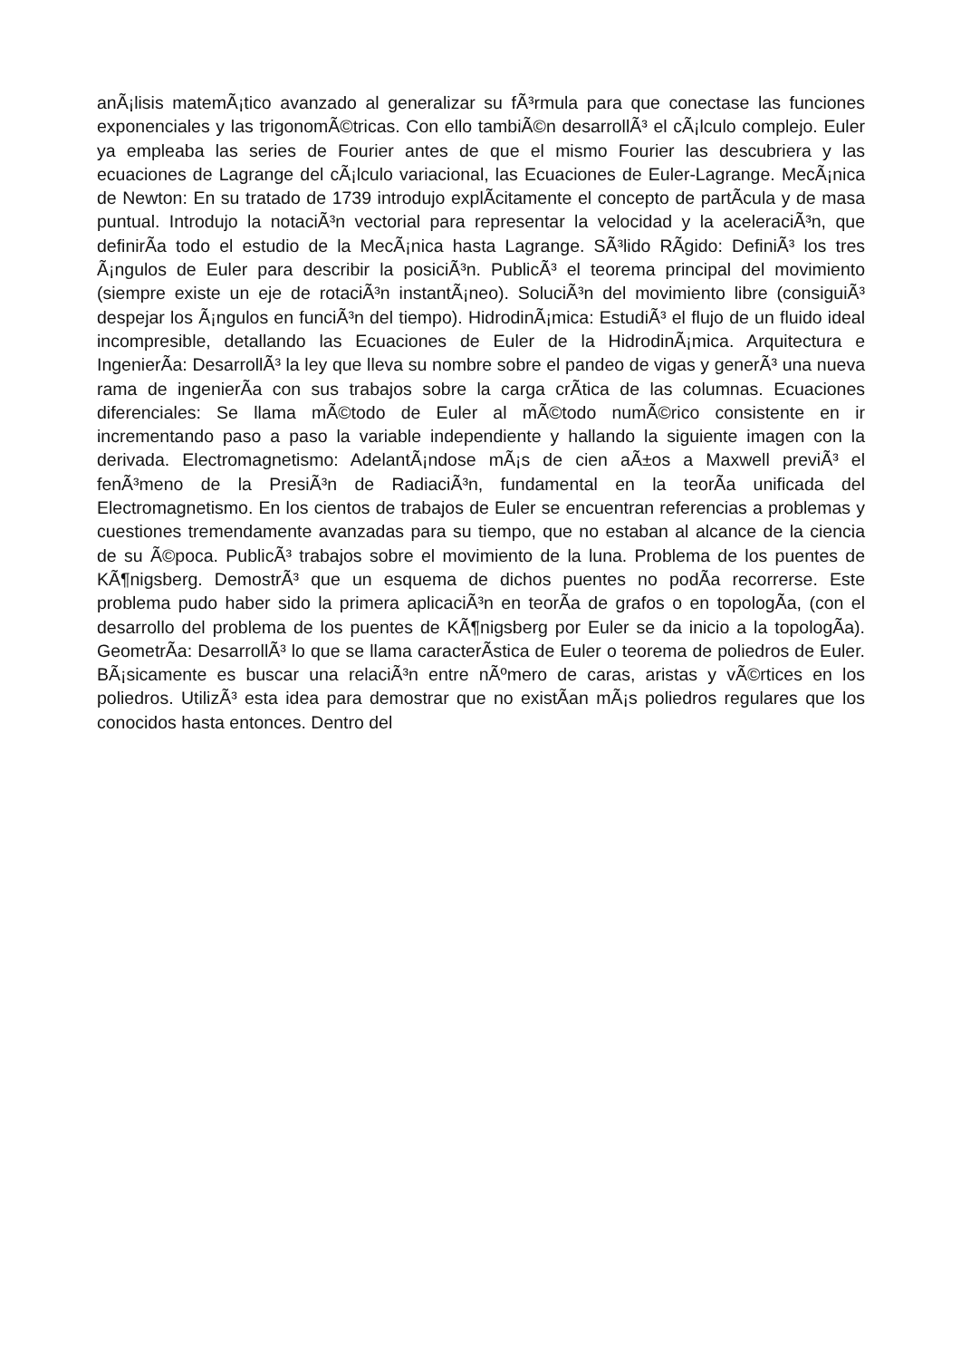anÃ¡lisis matemÃ¡tico avanzado al generalizar su fÃ³rmula para que conectase las funciones exponenciales y las trigonomÃ©tricas. Con ello tambiÃ©n desarrollÃ³ el cÃ¡lculo complejo. Euler ya empleaba las series de Fourier antes de que el mismo Fourier las descubriera y las ecuaciones de Lagrange del cÃ¡lculo variacional, las Ecuaciones de Euler-Lagrange. MecÃ¡nica de Newton: En su tratado de 1739 introdujo explÃ­citamente el concepto de partÃ­cula y de masa puntual. Introdujo la notaciÃ³n vectorial para representar la velocidad y la aceleraciÃ³n, que definirÃ­a todo el estudio de la MecÃ¡nica hasta Lagrange. SÃ³lido RÃ­gido: DefiniÃ³ los tres Ã¡ngulos de Euler para describir la posiciÃ³n. PublicÃ³ el teorema principal del movimiento (siempre existe un eje de rotaciÃ³n instantÃ¡neo). SoluciÃ³n del movimiento libre (consiguiÃ³ despejar los Ã¡ngulos en funciÃ³n del tiempo). HidrodinÃ¡mica: EstudiÃ³ el flujo de un fluido ideal incompresible, detallando las Ecuaciones de Euler de la HidrodinÃ¡mica. Arquitectura e IngenierÃ­a: DesarrollÃ³ la ley que lleva su nombre sobre el pandeo de vigas y generÃ³ una nueva rama de ingenierÃ­a con sus trabajos sobre la carga crÃ­tica de las columnas. Ecuaciones diferenciales: Se llama mÃ©todo de Euler al mÃ©todo numÃ©rico consistente en ir incrementando paso a paso la variable independiente y hallando la siguiente imagen con la derivada. Electromagnetismo: AdelantÃ¡ndose mÃ¡s de cien aÃ±os a Maxwell previÃ³ el fenÃ³meno de la PresiÃ³n de RadiaciÃ³n, fundamental en la teorÃ­a unificada del Electromagnetismo. En los cientos de trabajos de Euler se encuentran referencias a problemas y cuestiones tremendamente avanzadas para su tiempo, que no estaban al alcance de la ciencia de su Ã©poca. PublicÃ³ trabajos sobre el movimiento de la luna. Problema de los puentes de KÃ¶nigsberg. DemostrÃ³ que un esquema de dichos puentes no podÃ­a recorrerse. Este problema pudo haber sido la primera aplicaciÃ³n en teorÃ­a de grafos o en topologÃ­a, (con el desarrollo del problema de los puentes de KÃ¶nigsberg por Euler se da inicio a la topologÃ­a). GeometrÃ­a: DesarrollÃ³ lo que se llama caracterÃ­stica de Euler o teorema de poliedros de Euler. BÃ¡sicamente es buscar una relaciÃ³n entre nÃºmero de caras, aristas y vÃ©rtices en los poliedros. UtilizÃ³ esta idea para demostrar que no existÃ­an mÃ¡s poliedros regulares que los conocidos hasta entonces. Dentro del